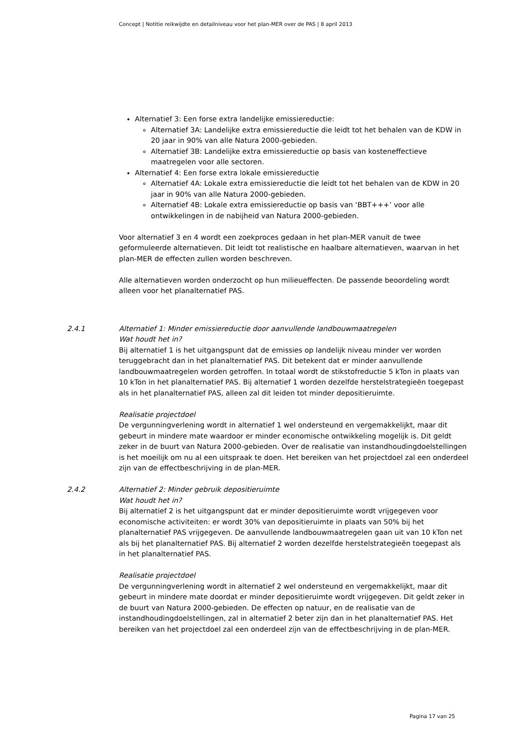Concept | Notitie reikwijdte en detailniveau voor het plan-MER over de PAS | 8 april 2013
Alternatief 3: Een forse extra landelijke emissiereductie:
Alternatief 3A: Landelijke extra emissiereductie die leidt tot het behalen van de KDW in 20 jaar in 90% van alle Natura 2000-gebieden.
Alternatief 3B: Landelijke extra emissiereductie op basis van kosteneffectieve maatregelen voor alle sectoren.
Alternatief 4: Een forse extra lokale emissiereductie
Alternatief 4A: Lokale extra emissiereductie die leidt tot het behalen van de KDW in 20 jaar in 90% van alle Natura 2000-gebieden.
Alternatief 4B: Lokale extra emissiereductie op basis van ‘BBT+++’ voor alle ontwikkelingen in de nabijheid van Natura 2000-gebieden.
Voor alternatief 3 en 4 wordt een zoekproces gedaan in het plan-MER vanuit de twee geformuleerde alternatieven. Dit leidt tot realistische en haalbare alternatieven, waarvan in het plan-MER de effecten zullen worden beschreven.
Alle alternatieven worden onderzocht op hun milieueffecten. De passende beoordeling wordt alleen voor het planalternatief PAS.
2.4.1 Alternatief 1: Minder emissiereductie door aanvullende landbouwmaatregelen
Wat houdt het in?
Bij alternatief 1 is het uitgangspunt dat de emissies op landelijk niveau minder ver worden teruggebracht dan in het planalternatief PAS. Dit betekent dat er minder aanvullende landbouwmaatregelen worden getroffen. In totaal wordt de stikstofreductie 5 kTon in plaats van 10 kTon in het planalternatief PAS. Bij alternatief 1 worden dezelfde herstelstrategieën toegepast als in het planalternatief PAS, alleen zal dit leiden tot minder depositieruimte.
Realisatie projectdoel
De vergunningverlening wordt in alternatief 1 wel ondersteund en vergemakkelijkt, maar dit gebeurt in mindere mate waardoor er minder economische ontwikkeling mogelijk is. Dit geldt zeker in de buurt van Natura 2000-gebieden. Over de realisatie van instandhoudingdoelstellingen is het moeilijk om nu al een uitspraak te doen. Het bereiken van het projectdoel zal een onderdeel zijn van de effectbeschrijving in de plan-MER.
2.4.2 Alternatief 2: Minder gebruik depositieruimte
Wat houdt het in?
Bij alternatief 2 is het uitgangspunt dat er minder depositieruimte wordt vrijgegeven voor economische activiteiten: er wordt 30% van depositieruimte in plaats van 50% bij het planalternatief PAS vrijgegeven. De aanvullende landbouwmaatregelen gaan uit van 10 kTon net als bij het planalternatief PAS. Bij alternatief 2 worden dezelfde herstelstrategieën toegepast als in het planalternatief PAS.
Realisatie projectdoel
De vergunningverlening wordt in alternatief 2 wel ondersteund en vergemakkelijkt, maar dit gebeurt in mindere mate doordat er minder depositieruimte wordt vrijgegeven. Dit geldt zeker in de buurt van Natura 2000-gebieden. De effecten op natuur, en de realisatie van de instandhoudingdoelstellingen, zal in alternatief 2 beter zijn dan in het planalternatief PAS. Het bereiken van het projectdoel zal een onderdeel zijn van de effectbeschrijving in de plan-MER.
Pagina 17 van 25